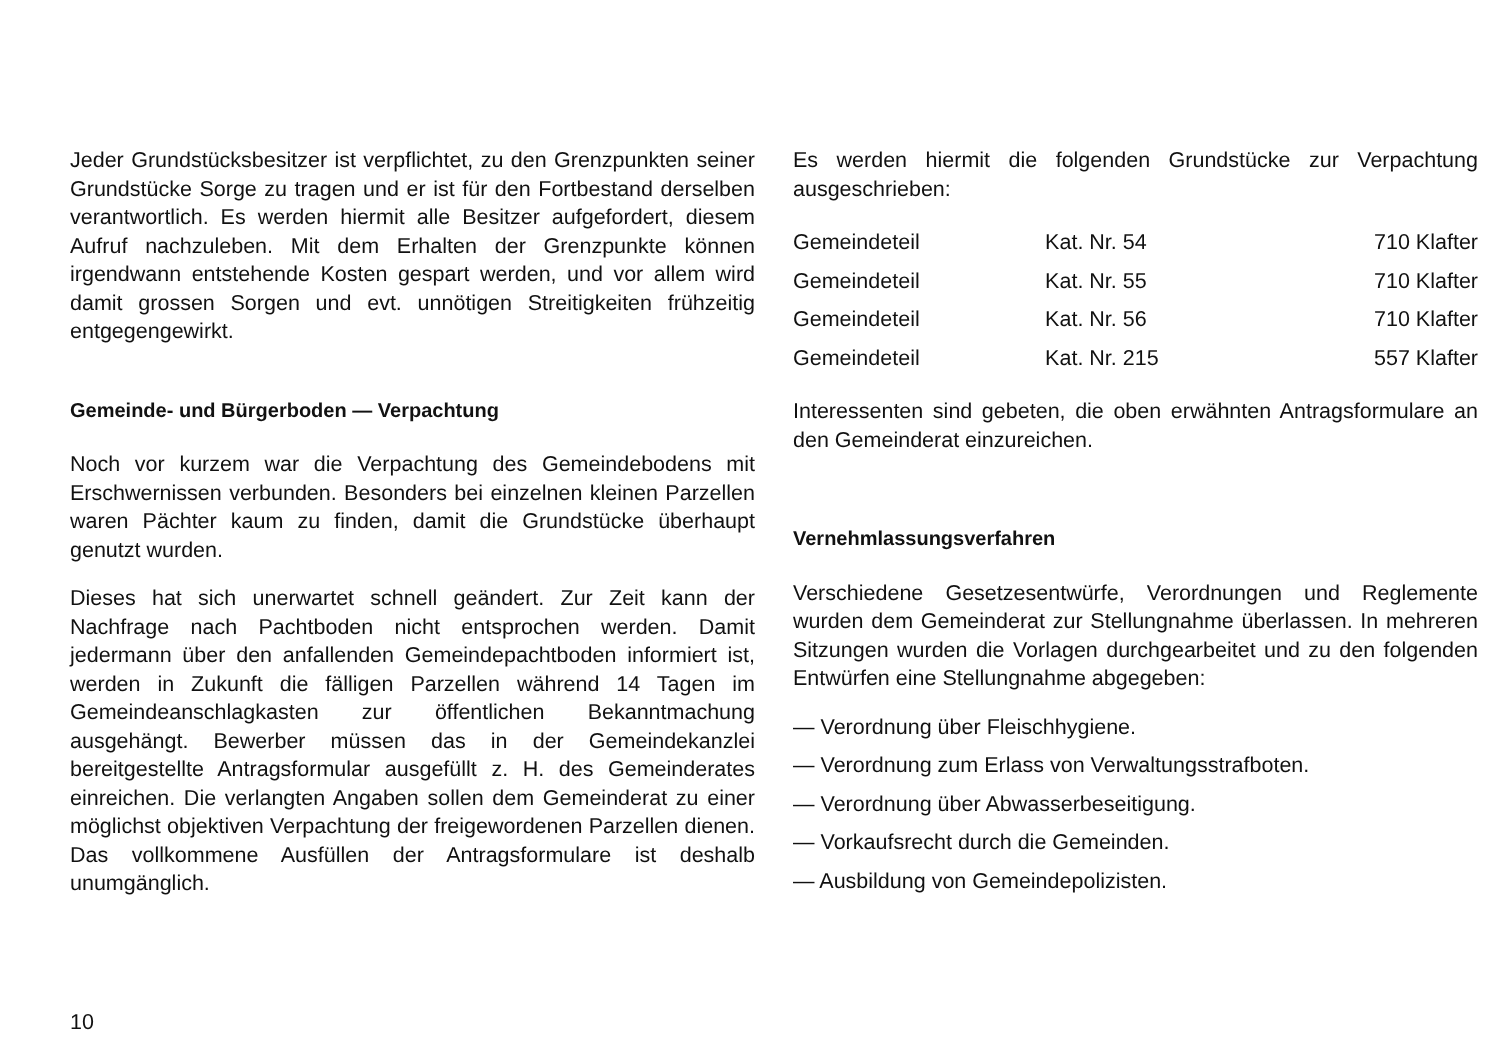Jeder Grundstücksbesitzer ist verpflichtet, zu den Grenzpunkten seiner Grundstücke Sorge zu tragen und er ist für den Fortbestand derselben verantwortlich. Es werden hiermit alle Besitzer aufgefordert, diesem Aufruf nachzuleben. Mit dem Erhalten der Grenzpunkte können irgendwann entstehende Kosten gespart werden, und vor allem wird damit grossen Sorgen und evt. unnötigen Streitigkeiten frühzeitig entgegengewirkt.
Gemeinde- und Bürgerboden — Verpachtung
Noch vor kurzem war die Verpachtung des Gemeindebodens mit Erschwernissen verbunden. Besonders bei einzelnen kleinen Parzellen waren Pächter kaum zu finden, damit die Grundstücke überhaupt genutzt wurden.
Dieses hat sich unerwartet schnell geändert. Zur Zeit kann der Nachfrage nach Pachtboden nicht entsprochen werden. Damit jedermann über den anfallenden Gemeindepachtboden informiert ist, werden in Zukunft die fälligen Parzellen während 14 Tagen im Gemeindeanschlagkasten zur öffentlichen Bekanntmachung ausgehängt. Bewerber müssen das in der Gemeindekanzlei bereitgestellte Antragsformular ausgefüllt z. H. des Gemeinderates einreichen. Die verlangten Angaben sollen dem Gemeinderat zu einer möglichst objektiven Verpachtung der freigewordenen Parzellen dienen. Das vollkommene Ausfüllen der Antragsformulare ist deshalb unumgänglich.
Es werden hiermit die folgenden Grundstücke zur Verpachtung ausgeschrieben:
| Gemeindeteil | Kat. Nr. 54 | 710 Klafter |
| Gemeindeteil | Kat. Nr. 55 | 710 Klafter |
| Gemeindeteil | Kat. Nr. 56 | 710 Klafter |
| Gemeindeteil | Kat. Nr. 215 | 557 Klafter |
Interessenten sind gebeten, die oben erwähnten Antragsformulare an den Gemeinderat einzureichen.
Vernehmlassungsverfahren
Verschiedene Gesetzesentwürfe, Verordnungen und Reglemente wurden dem Gemeinderat zur Stellungnahme überlassen. In mehreren Sitzungen wurden die Vorlagen durchgearbeitet und zu den folgenden Entwürfen eine Stellungnahme abgegeben:
— Verordnung über Fleischhygiene.
— Verordnung zum Erlass von Verwaltungsstrafboten.
— Verordnung über Abwasserbeseitigung.
— Vorkaufsrecht durch die Gemeinden.
— Ausbildung von Gemeindepolizisten.
10